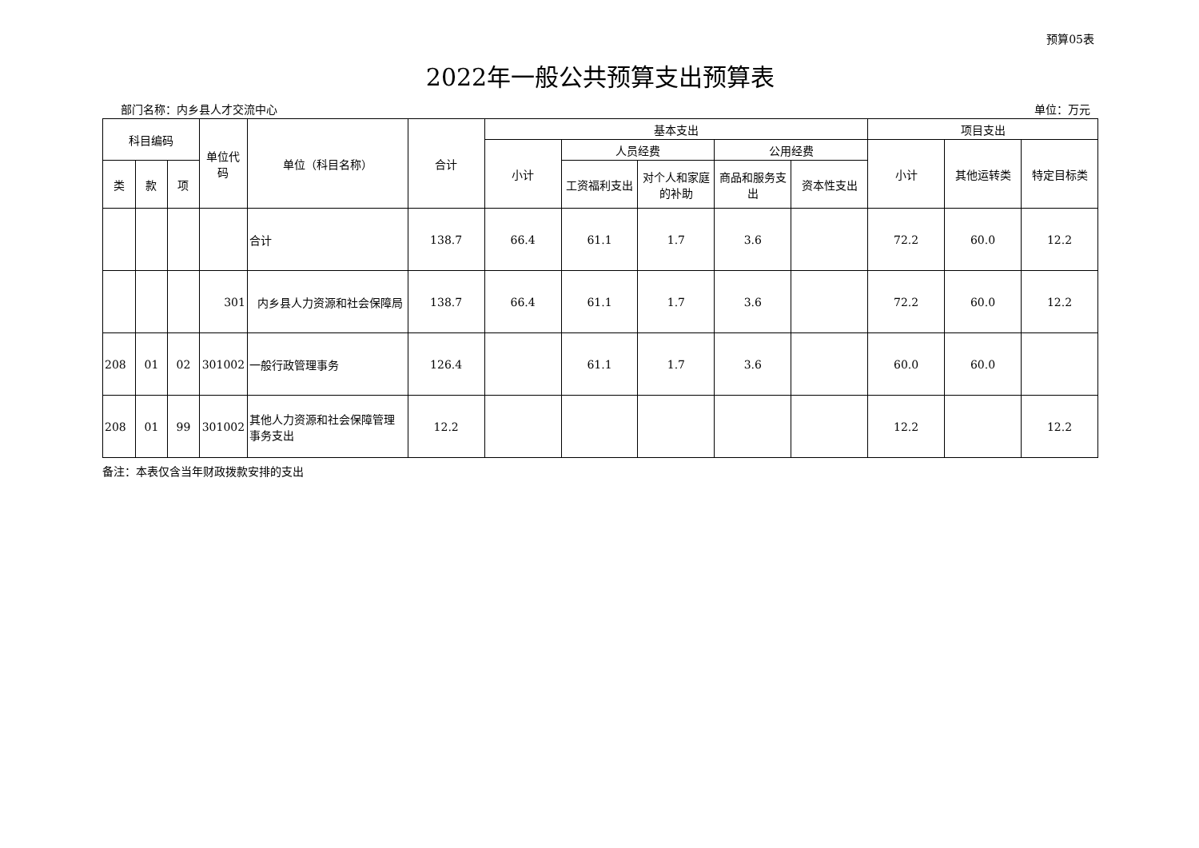预算05表
2022年一般公共预算支出预算表
部门名称：内乡县人才交流中心 单位：万元
| 科目编码 | | | 单位代码 | 单位（科目名称） | 合计 | 基本支出 | | | | | 项目支出 | | |
| --- | --- | --- | --- | --- | --- | --- | --- | --- | --- | --- | --- | --- | --- |
| | | | | | | 小计 | 人员经费 | | 公用经费 | | 小计 | 其他运转类 | 特定目标类 |
| 类 | 款 | 项 | | | | | 工资福利支出 | 对个人和家庭的补助 | 商品和服务支出 | 资本性支出 | | | |
| | | | | 合计 | 138.7 | 66.4 | 61.1 | 1.7 | 3.6 | | 72.2 | 60.0 | 12.2 |
| | | | 301 | 内乡县人力资源和社会保障局 | 138.7 | 66.4 | 61.1 | 1.7 | 3.6 | | 72.2 | 60.0 | 12.2 |
| 208 | 01 | 02 | 301002 | 一般行政管理事务 | 126.4 | | 61.1 | 1.7 | 3.6 | | 60.0 | 60.0 | |
| 208 | 01 | 99 | 301002 | 其他人力资源和社会保障管理事务支出 | 12.2 | | | | | | 12.2 | | 12.2 |
备注：本表仅含当年财政拨款安排的支出